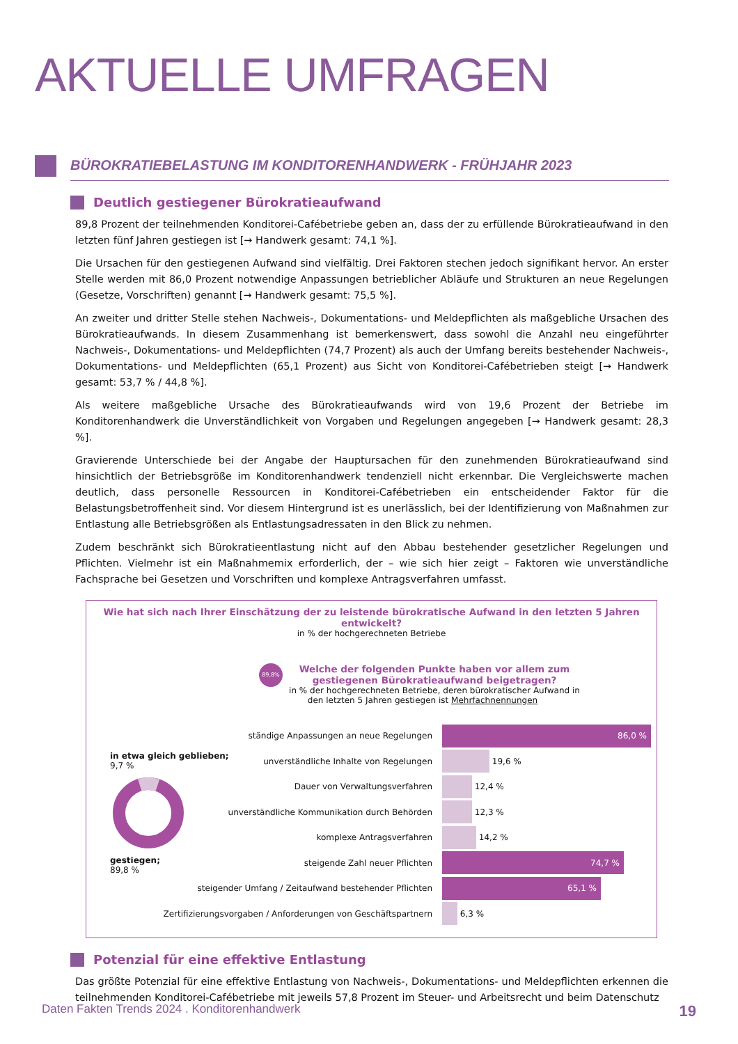AKTUELLE UMFRAGEN
BÜROKRATIEBELASTUNG IM KONDITORENHANDWERK - FRÜHJAHR 2023
Deutlich gestiegener Bürokratieaufwand
89,8 Prozent der teilnehmenden Konditorei-Cafébetriebe geben an, dass der zu erfüllende Bürokratieaufwand in den letzten fünf Jahren gestiegen ist [→ Handwerk gesamt: 74,1 %].
Die Ursachen für den gestiegenen Aufwand sind vielfältig. Drei Faktoren stechen jedoch signifikant hervor. An erster Stelle werden mit 86,0 Prozent notwendige Anpassungen betrieblicher Abläufe und Strukturen an neue Regelungen (Gesetze, Vorschriften) genannt [→ Handwerk gesamt: 75,5 %].
An zweiter und dritter Stelle stehen Nachweis-, Dokumentations- und Meldepflichten als maßgebliche Ursachen des Bürokratieaufwands. In diesem Zusammenhang ist bemerkenswert, dass sowohl die Anzahl neu eingeführter Nachweis-, Dokumentations- und Meldepflichten (74,7 Prozent) als auch der Umfang bereits bestehender Nachweis-, Dokumentations- und Meldepflichten (65,1 Prozent) aus Sicht von Konditorei-Cafébetrieben steigt [→ Handwerk gesamt: 53,7 % / 44,8 %].
Als weitere maßgebliche Ursache des Bürokratieaufwands wird von 19,6 Prozent der Betriebe im Konditorenhandwerk die Unverständlichkeit von Vorgaben und Regelungen angegeben [→ Handwerk gesamt: 28,3 %].
Gravierende Unterschiede bei der Angabe der Hauptursachen für den zunehmenden Bürokratieaufwand sind hinsichtlich der Betriebsgröße im Konditorenhandwerk tendenziell nicht erkennbar. Die Vergleichswerte machen deutlich, dass personelle Ressourcen in Konditorei-Cafébetrieben ein entscheidender Faktor für die Belastungsbetroffenheit sind. Vor diesem Hintergrund ist es unerlässlich, bei der Identifizierung von Maßnahmen zur Entlastung alle Betriebsgrößen als Entlastungsadressaten in den Blick zu nehmen.
Zudem beschränkt sich Bürokratieentlastung nicht auf den Abbau bestehender gesetzlicher Regelungen und Pflichten. Vielmehr ist ein Maßnahmemix erforderlich, der – wie sich hier zeigt – Faktoren wie unverständliche Fachsprache bei Gesetzen und Vorschriften und komplexe Antragsverfahren umfasst.
Wie hat sich nach Ihrer Einschätzung der zu leistende bürokratische Aufwand in den letzten 5 Jahren entwickelt?
in % der hochgerechneten Betriebe
89,8% Welche der folgenden Punkte haben vor allem zum gestiegenen Bürokratieaufwand beigetragen?
in % der hochgerechneten Betriebe, deren bürokratischer Aufwand in den letzten 5 Jahren gestiegen ist Mehrfachnennungen
in etwa gleich geblieben;
9,7 % gestiegen;
89,8 %
ständige Anpassungen an neue Regelungen
86,0 %
unverständliche Inhalte von Regelungen
19,6 %
Dauer von Verwaltungsverfahren
12,4 %
unverständliche Kommunikation durch Behörden
12,3 %
komplexe Antragsverfahren
14,2 %
steigende Zahl neuer Pflichten
74,7 %
steigender Umfang / Zeitaufwand bestehender Pflichten
65,1 %
Zertifizierungsvorgaben / Anforderungen von Geschäftspartnern
6,3 %
Potenzial für eine effektive Entlastung
Das größte Potenzial für eine effektive Entlastung von Nachweis-, Dokumentations- und Meldepflichten erkennen die teilnehmenden Konditorei-Cafébetriebe mit jeweils 57,8 Prozent im Steuer- und Arbeitsrecht und beim Datenschutz
Daten Fakten Trends 2024 . Konditorenhandwerk 19